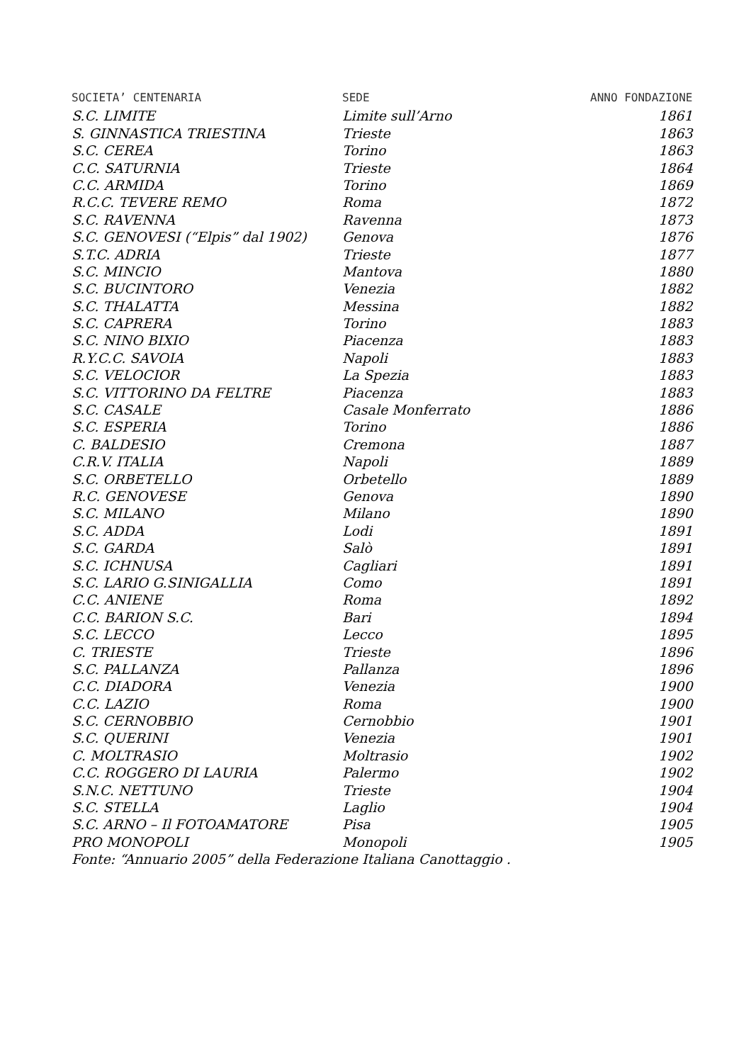| SOCIETA’ CENTENARIA | SEDE | ANNO FONDAZIONE |
| --- | --- | --- |
| S.C. LIMITE | Limite sull’Arno | 1861 |
| S. GINNASTICA TRIESTINA | Trieste | 1863 |
| S.C. CEREA | Torino | 1863 |
| C.C. SATURNIA | Trieste | 1864 |
| C.C. ARMIDA | Torino | 1869 |
| R.C.C. TEVERE REMO | Roma | 1872 |
| S.C. RAVENNA | Ravenna | 1873 |
| S.C. GENOVESI (“Elpis” dal 1902) | Genova | 1876 |
| S.T.C. ADRIA | Trieste | 1877 |
| S.C. MINCIO | Mantova | 1880 |
| S.C. BUCINTORO | Venezia | 1882 |
| S.C. THALATTA | Messina | 1882 |
| S.C. CAPRERA | Torino | 1883 |
| S.C. NINO BIXIO | Piacenza | 1883 |
| R.Y.C.C. SAVOIA | Napoli | 1883 |
| S.C. VELOCIOR | La Spezia | 1883 |
| S.C. VITTORINO DA FELTRE | Piacenza | 1883 |
| S.C. CASALE | Casale Monferrato | 1886 |
| S.C. ESPERIA | Torino | 1886 |
| C. BALDESIO | Cremona | 1887 |
| C.R.V. ITALIA | Napoli | 1889 |
| S.C. ORBETELLO | Orbetello | 1889 |
| R.C. GENOVESE | Genova | 1890 |
| S.C. MILANO | Milano | 1890 |
| S.C. ADDA | Lodi | 1891 |
| S.C. GARDA | Salò | 1891 |
| S.C. ICHNUSA | Cagliari | 1891 |
| S.C. LARIO G.SINIGALLIA | Como | 1891 |
| C.C. ANIENE | Roma | 1892 |
| C.C. BARION S.C. | Bari | 1894 |
| S.C. LECCO | Lecco | 1895 |
| C. TRIESTE | Trieste | 1896 |
| S.C. PALLANZA | Pallanza | 1896 |
| C.C. DIADORA | Venezia | 1900 |
| C.C. LAZIO | Roma | 1900 |
| S.C. CERNOBBIO | Cernobbio | 1901 |
| S.C. QUERINI | Venezia | 1901 |
| C. MOLTRASIO | Moltrasio | 1902 |
| C.C. ROGGERO DI LAURIA | Palermo | 1902 |
| S.N.C. NETTUNO | Trieste | 1904 |
| S.C. STELLA | Laglio | 1904 |
| S.C. ARNO – Il FOTOAMATORE | Pisa | 1905 |
| PRO MONOPOLI | Monopoli | 1905 |
Fonte: “Annuario 2005” della Federazione Italiana Canottaggio .